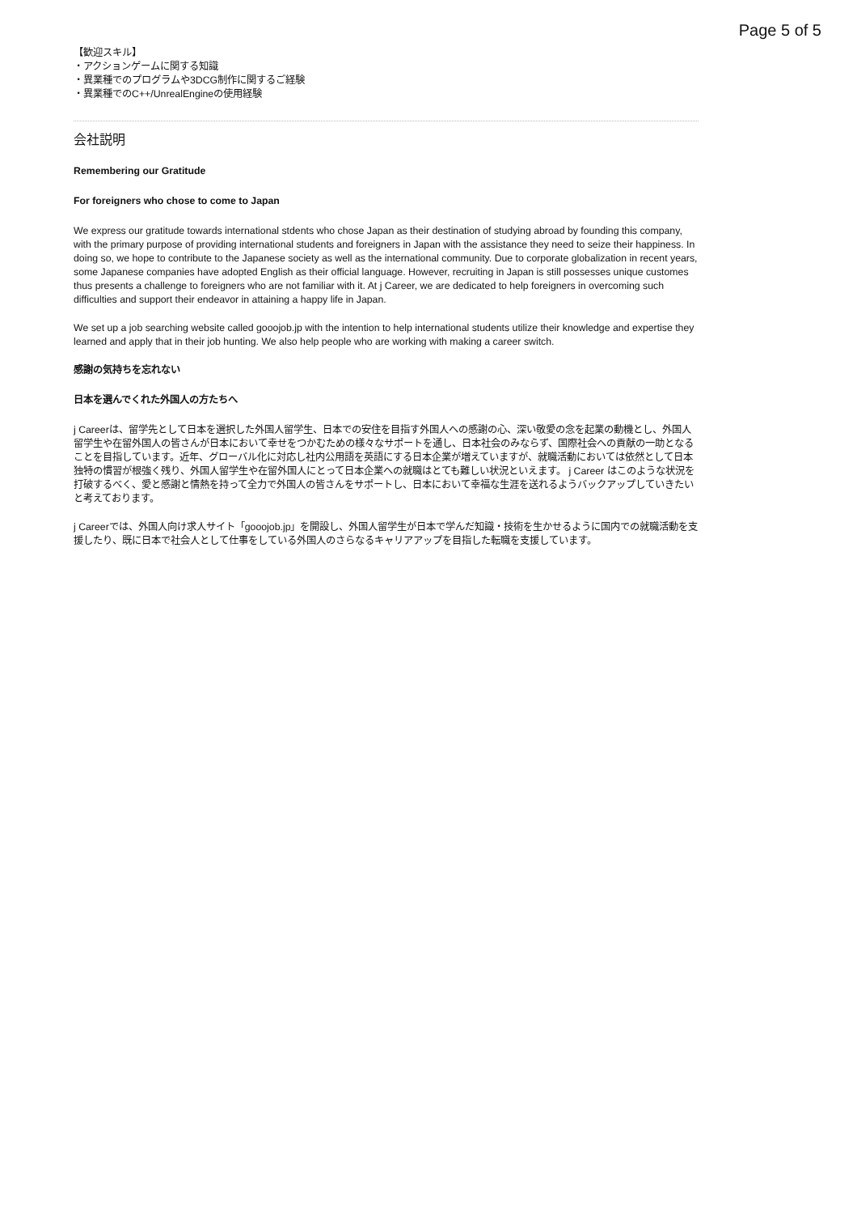Page 5 of 5
【歓迎スキル】
・アクションゲームに関する知識
・異業種でのプログラムや3DCG制作に関するご経験
・異業種でのC++/UnrealEngineの使用経験
会社説明
Remembering our Gratitude
For foreigners who chose to come to Japan
We express our gratitude towards international stdents who chose Japan as their destination of studying abroad by founding this company, with the primary purpose of providing international students and foreigners in Japan with the assistance they need to seize their happiness. In doing so, we hope to contribute to the Japanese society as well as the international community. Due to corporate globalization in recent years, some Japanese companies have adopted English as their official language. However, recruiting in Japan is still possesses unique customes thus presents a challenge to foreigners who are not familiar with it. At j Career, we are dedicated to help foreigners in overcoming such difficulties and support their endeavor in attaining a happy life in Japan.
We set up a job searching website called gooojob.jp with the intention to help international students utilize their knowledge and expertise they learned and apply that in their job hunting. We also help people who are working with making a career switch.
感謝の気持ちを忘れない
日本を選んでくれた外国人の方たちへ
j Careerは、留学先として日本を選択した外国人留学生、日本での安住を目指す外国人への感謝の心、深い敬愛の念を起業の動機とし、外国人留学生や在留外国人の皆さんが日本において幸せをつかむための様々なサポートを通し、日本社会のみならず、国際社会への貢献の一助となることを目指しています。近年、グローバル化に対応し社内公用語を英語にする日本企業が増えていますが、就職活動においては依然として日本独特の慣習が根強く残り、外国人留学生や在留外国人にとって日本企業への就職はとても難しい状況といえます。 j Career はこのような状況を打破するべく、愛と感謝と情熱を持って全力で外国人の皆さんをサポートし、日本において幸福な生涯を送れるようバックアップしていきたいと考えております。
j Careerでは、外国人向け求人サイト「gooojob.jp」を開設し、外国人留学生が日本で学んだ知識・技術を生かせるように国内での就職活動を支援したり、既に日本で社会人として仕事をしている外国人のさらなるキャリアアップを目指した転職を支援しています。